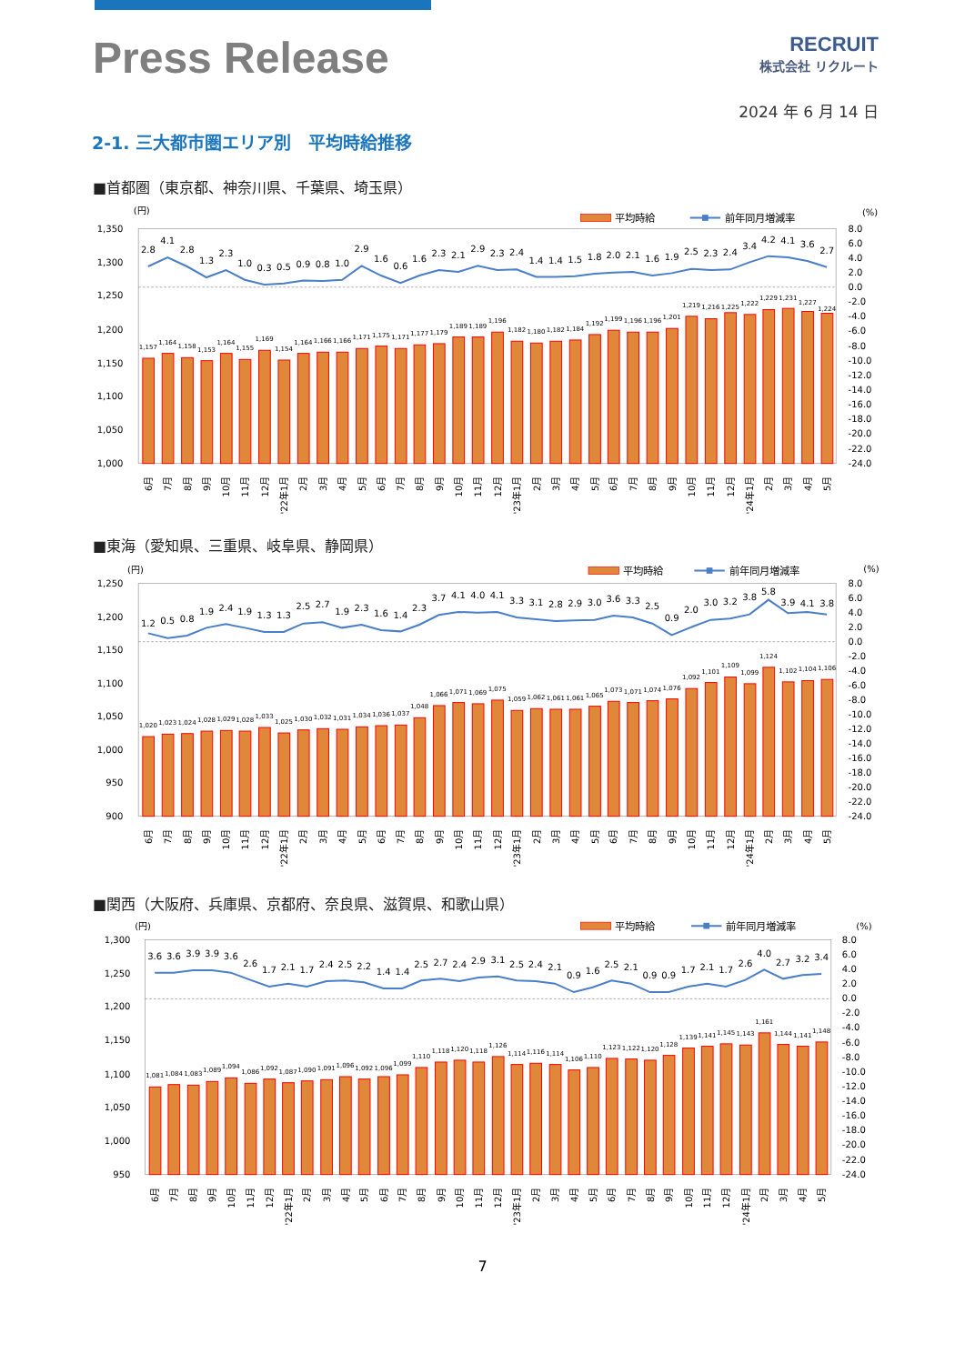Press Release
RECRUIT
株式会社 リクルート
2024 年 6 月 14 日
2-1. 三大都市圏エリア別　平均時給推移
■首都圏（東京都、神奈川県、千葉県、埼玉県）
(円)
平均時給
前年同月増減率
(%)
1,350
1,300
1,250
1,200
1,150
1,100
1,050
1,000
8.0
6.0
4.0
2.0
0.0
-2.0
-4.0
-6.0
-8.0
-10.0
-12.0
-14.0
-16.0
-18.0
-20.0
-22.0
-24.0
1,157
1,164
1,158
1,153
1,164
1,155
1,169
1,154
1,164
1,166
1,166
1,171
1,175
1,171
1,177
1,179
1,189
1,189
1,196
1,182
1,180
1,182
1,184
1,192
1,199
1,196
1,196
1,201
1,219
1,216
1,225
1,222
1,229
1,231
1,227
1,224
2.8
4.1
2.8
1.3
2.3
1.0
0.3
0.5
0.9
0.8
1.0
2.9
1.6
0.6
1.6
2.3
2.1
2.9
2.3
2.4
1.4
1.4
1.5
1.8
2.0
2.1
1.6
1.9
2.5
2.3
2.4
3.4
4.2
4.1
3.6
2.7
6月
7月
8月
9月
10月
11月
12月
'22年1月
2月
3月
4月
5月
6月
7月
8月
9月
10月
11月
12月
'23年1月
2月
3月
4月
5月
6月
7月
8月
9月
10月
11月
12月
'24年1月
2月
3月
4月
5月
■東海（愛知県、三重県、岐阜県、静岡県）
(円)
平均時給
前年同月増減率
(%)
1,250
1,200
1,150
1,100
1,050
1,000
950
900
8.0
6.0
4.0
2.0
0.0
-2.0
-4.0
-6.0
-8.0
-10.0
-12.0
-14.0
-16.0
-18.0
-20.0
-22.0
-24.0
1,020
1,023
1,024
1,028
1,029
1,028
1,033
1,025
1,030
1,032
1,031
1,034
1,036
1,037
1,048
1,066
1,071
1,069
1,075
1,059
1,062
1,061
1,061
1,065
1,073
1,071
1,074
1,076
1,092
1,101
1,109
1,099
1,124
1,102
1,104
1,106
1.2
0.5
0.8
1.9
2.4
1.9
1.3
1.3
2.5
2.7
1.9
2.3
1.6
1.4
2.3
3.7
4.1
4.0
4.1
3.3
3.1
2.8
2.9
3.0
3.6
3.3
2.5
0.9
2.0
3.0
3.2
3.8
5.8
3.9
4.1
3.8
6月
7月
8月
9月
10月
11月
12月
'22年1月
2月
3月
4月
5月
6月
7月
8月
9月
10月
11月
12月
'23年1月
2月
3月
4月
5月
6月
7月
8月
9月
10月
11月
12月
'24年1月
2月
3月
4月
5月
■関西（大阪府、兵庫県、京都府、奈良県、滋賀県、和歌山県）
(円)
平均時給
前年同月増減率
(%)
1,300
1,250
1,200
1,150
1,100
1,050
1,000
950
8.0
6.0
4.0
2.0
0.0
-2.0
-4.0
-6.0
-8.0
-10.0
-12.0
-14.0
-16.0
-18.0
-20.0
-22.0
-24.0
1,081
1,084
1,083
1,089
1,094
1,086
1,092
1,087
1,090
1,091
1,096
1,092
1,096
1,099
1,110
1,118
1,120
1,118
1,126
1,114
1,116
1,114
1,106
1,110
1,123
1,122
1,120
1,128
1,139
1,141
1,145
1,143
1,161
1,144
1,141
1,148
3.6
3.6
3.9
3.9
3.6
2.6
1.7
2.1
1.7
2.4
2.5
2.2
1.4
1.4
2.5
2.7
2.4
2.9
3.1
2.5
2.4
2.1
0.9
1.6
2.5
2.1
0.9
0.9
1.7
2.1
1.7
2.6
4.0
2.7
3.2
3.4
6月
7月
8月
9月
10月
11月
12月
'22年1月
2月
3月
4月
5月
6月
7月
8月
9月
10月
11月
12月
'23年1月
2月
3月
4月
5月
6月
7月
8月
9月
10月
11月
12月
'24年1月
2月
3月
4月
5月
7